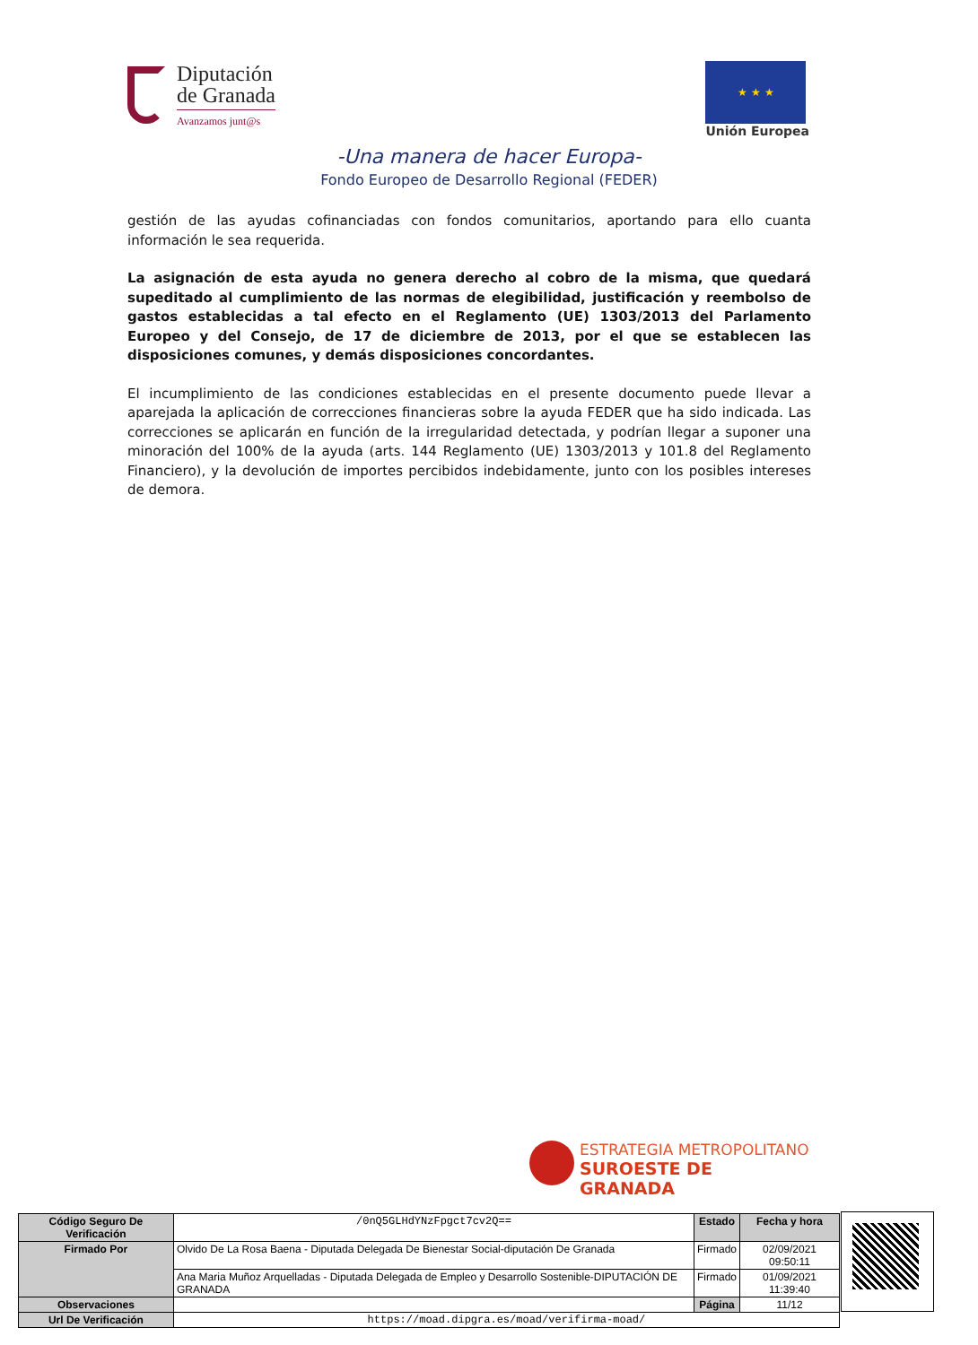Diputación
de Granada
Avanzamos junt@s
★ ★ ★
Unión Europea
-Una manera de hacer Europa-
Fondo Europeo de Desarrollo Regional (FEDER)
gestión de las ayudas cofinanciadas con fondos comunitarios, aportando para ello cuanta información le sea requerida.
La asignación de esta ayuda no genera derecho al cobro de la misma, que quedará supeditado al cumplimiento de las normas de elegibilidad, justificación y reembolso de gastos establecidas a tal efecto en el Reglamento (UE) 1303/2013 del Parlamento Europeo y del Consejo, de 17 de diciembre de 2013, por el que se establecen las disposiciones comunes, y demás disposiciones concordantes.
El incumplimiento de las condiciones establecidas en el presente documento puede llevar a aparejada la aplicación de correcciones financieras sobre la ayuda FEDER que ha sido indicada. Las correcciones se aplicarán en función de la irregularidad detectada, y podrían llegar a suponer una minoración del 100% de la ayuda (arts. 144 Reglamento (UE) 1303/2013 y 101.8 del Reglamento Financiero), y la devolución de importes percibidos indebidamente, junto con los posibles intereses de demora.
ESTRATEGIA METROPOLITANO
SUROESTE DE GRANADA
| Código Seguro De Verificación | /0nQ5GLHdYNzFpgct7cv2Q== | Estado | Fecha y hora |
| Firmado Por | Olvido De La Rosa Baena - Diputada Delegada De Bienestar Social-diputación De Granada | Firmado | 02/09/2021 09:50:11 |
| | Ana Maria Muñoz Arquelladas - Diputada Delegada de Empleo y Desarrollo Sostenible-DIPUTACIÓN DE GRANADA | Firmado | 01/09/2021 11:39:40 |
| Observaciones | | Página | 11/12 |
| Url De Verificación | https://moad.dipgra.es/moad/verifirma-moad/ | | |